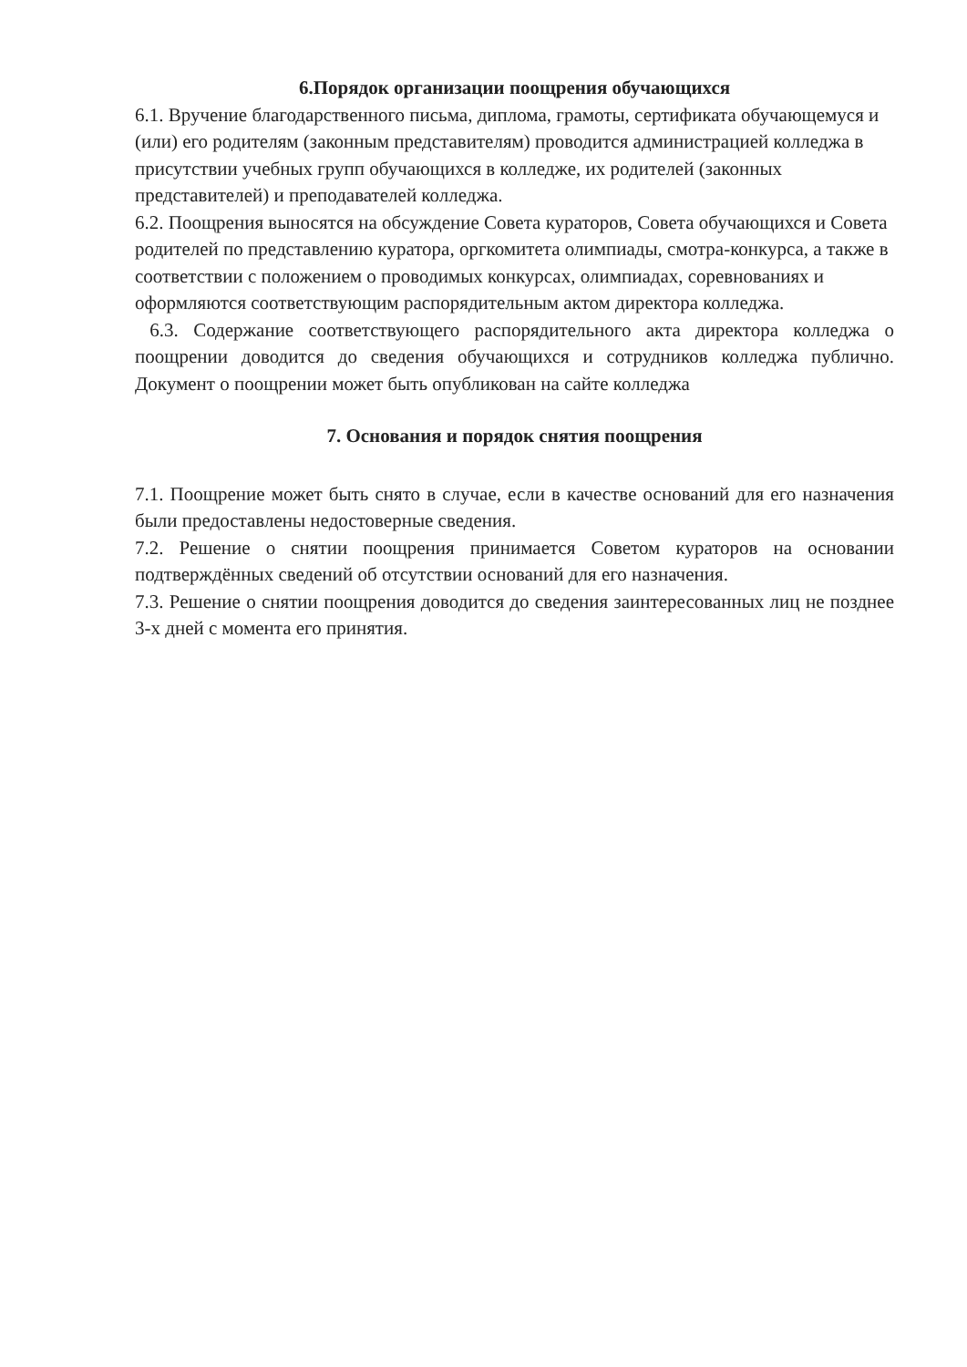6.Порядок организации поощрения обучающихся
6.1. Вручение благодарственного письма, диплома, грамоты, сертификата обучающемуся и (или) его родителям (законным представителям) проводится администрацией колледжа в присутствии учебных групп обучающихся в колледже, их родителей (законных представителей) и преподавателей колледжа.
6.2. Поощрения выносятся на обсуждение Совета кураторов, Совета обучающихся и Совета родителей по представлению куратора, оргкомитета олимпиады, смотра-конкурса, а также в соответствии с положением о проводимых конкурсах, олимпиадах, соревнованиях и оформляются соответствующим распорядительным актом директора колледжа.
6.3. Содержание соответствующего распорядительного акта директора колледжа о поощрении доводится до сведения обучающихся и сотрудников колледжа публично. Документ о поощрении может быть опубликован на сайте колледжа
7. Основания и порядок снятия поощрения
7.1. Поощрение может быть снято в случае, если в качестве оснований для его назначения были предоставлены недостоверные сведения.
7.2. Решение о снятии поощрения принимается Советом кураторов на основании подтверждённых сведений об отсутствии оснований для его назначения.
7.3. Решение о снятии поощрения доводится до сведения заинтересованных лиц не позднее 3-х дней с момента его принятия.